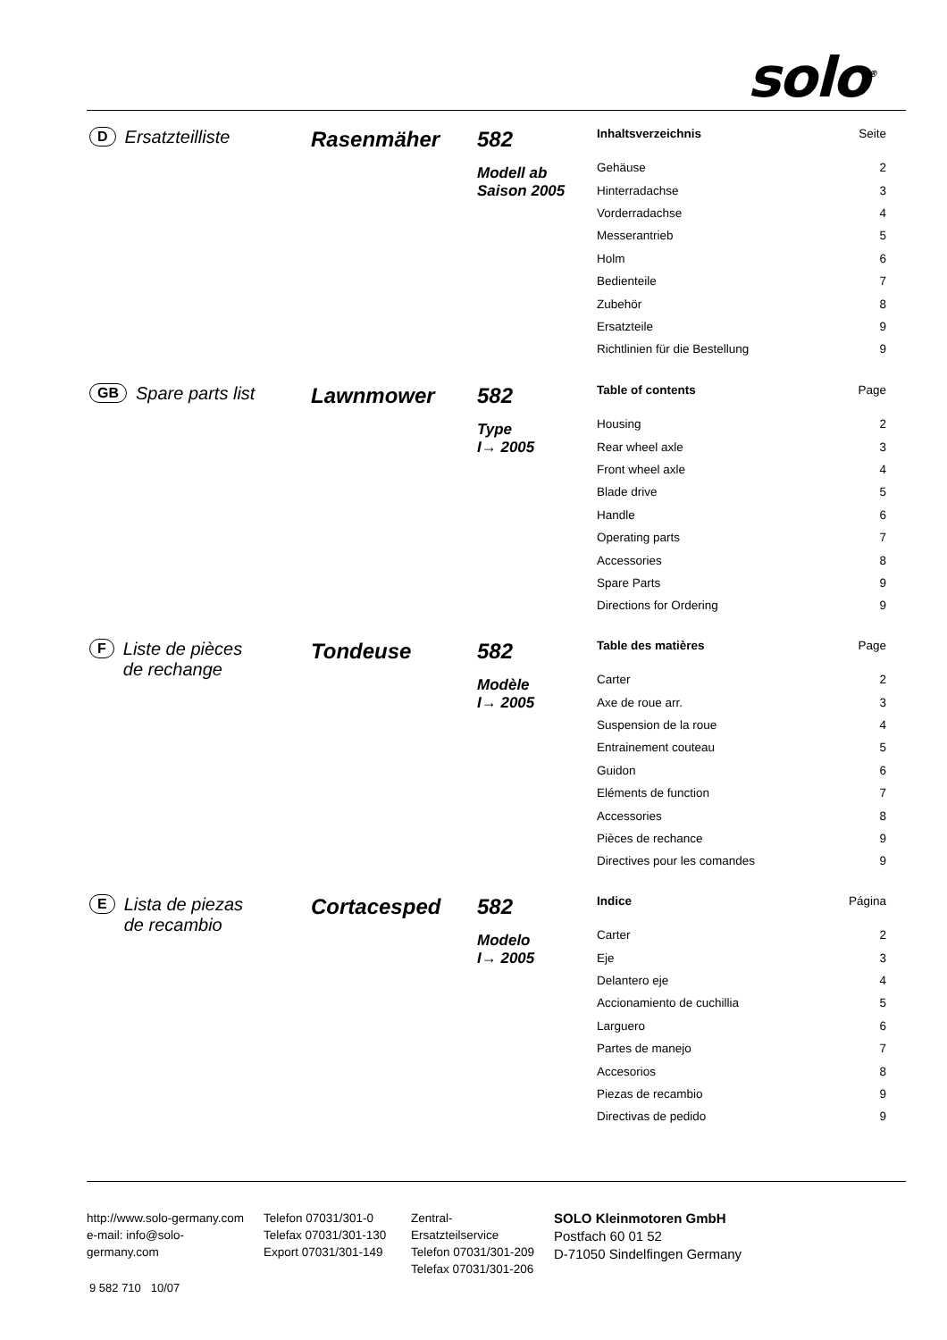solo<sup>®</sup>
D Ersatzteilliste
Rasenmäher 582
Modell ab
Saison 2005
| Inhaltsverzeichnis | Seite |
| --- | --- |
| Gehäuse | 2 |
| Hinterradachse | 3 |
| Vorderradachse | 4 |
| Messerantrieb | 5 |
| Holm | 6 |
| Bedienteile | 7 |
| Zubehör | 8 |
| Ersatzteile | 9 |
| Richtlinien für die Bestellung | 9 |
GB Spare parts list
Lawnmower 582
Type
I→ 2005
| Table of contents | Page |
| --- | --- |
| Housing | 2 |
| Rear wheel axle | 3 |
| Front wheel axle | 4 |
| Blade drive | 5 |
| Handle | 6 |
| Operating parts | 7 |
| Accessories | 8 |
| Spare Parts | 9 |
| Directions for Ordering | 9 |
F Liste de pièces
de rechange
Tondeuse 582
Modèle
I→ 2005
| Table des matières | Page |
| --- | --- |
| Carter | 2 |
| Axe de roue arr. | 3 |
| Suspension de la roue | 4 |
| Entrainement couteau | 5 |
| Guidon | 6 |
| Eléments de function | 7 |
| Accessories | 8 |
| Pièces de rechance | 9 |
| Directives pour les comandes | 9 |
E Lista de piezas
de recambio
Cortacesped 582
Modelo
I→ 2005
| Indice | Página |
| --- | --- |
| Carter | 2 |
| Eje | 3 |
| Delantero eje | 4 |
| Accionamiento de cuchillia | 5 |
| Larguero | 6 |
| Partes de manejo | 7 |
| Accesorios | 8 |
| Piezas de recambio | 9 |
| Directivas de pedido | 9 |
http://www.solo-germany.com
e-mail: info@solo-
germany.com
Telefon 07031/301-0
Telefax 07031/301-130
Export 07031/301-149
Zentral-
Ersatzteilservice
Telefon 07031/301-209
Telefax 07031/301-206
SOLO Kleinmotoren GmbH
Postfach 60 01 52
D-71050 Sindelfingen Germany
9 582 710 10/07